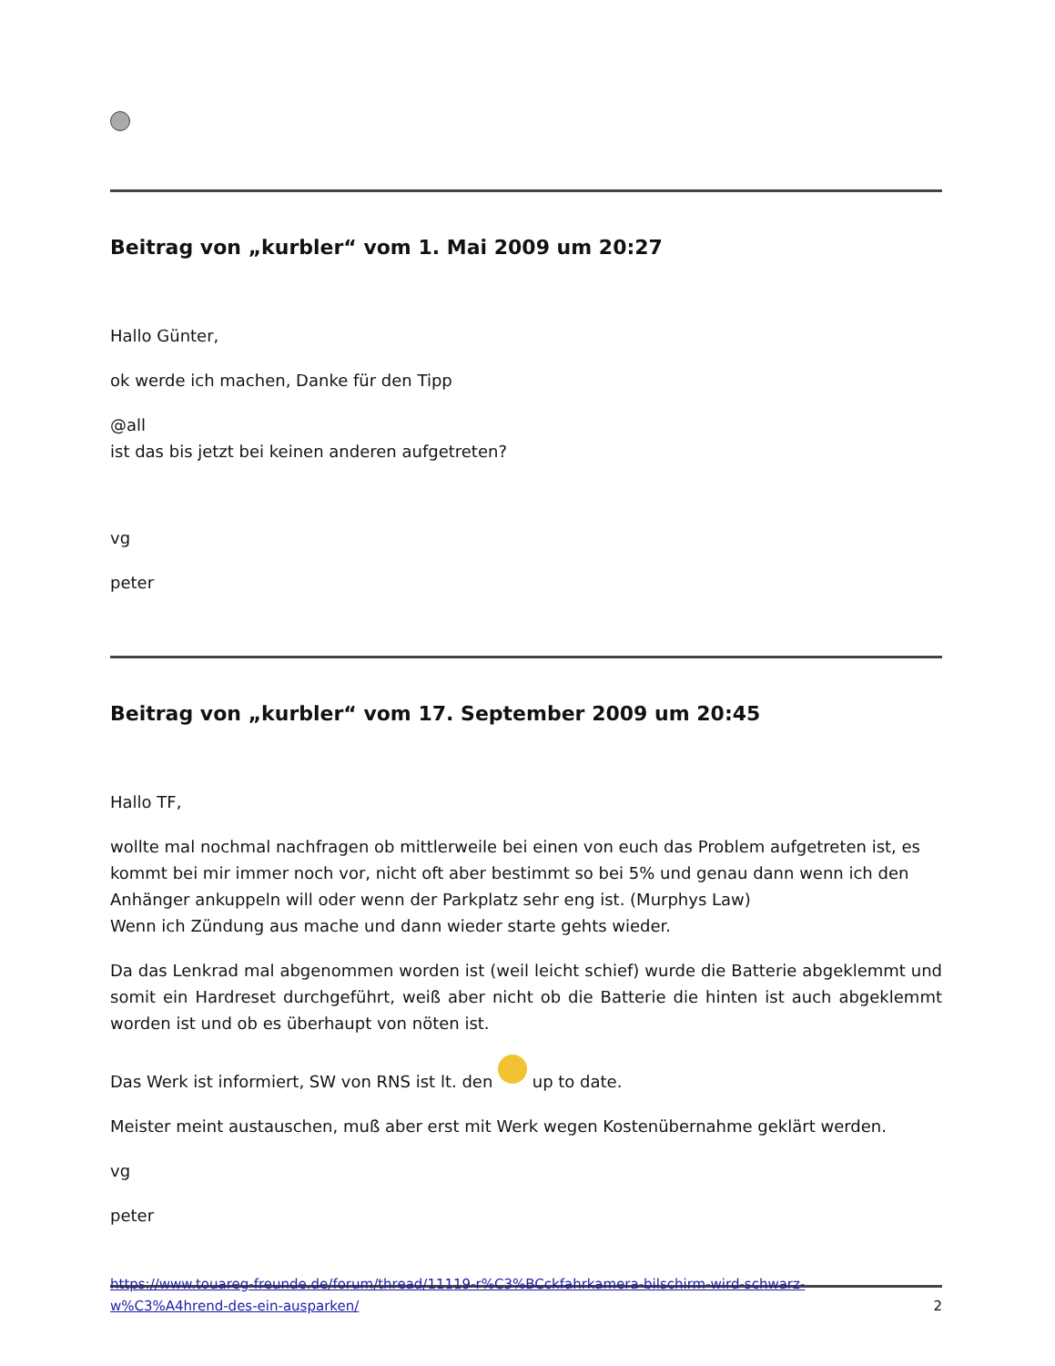Beitrag von „kurbler“ vom 1. Mai 2009 um 20:27
Hallo Günter,
ok werde ich machen, Danke für den Tipp
@all
ist das bis jetzt bei keinen anderen aufgetreten?
vg
peter
Beitrag von „kurbler“ vom 17. September 2009 um 20:45
Hallo TF,
wollte mal nochmal nachfragen ob mittlerweile bei einen von euch das Problem aufgetreten ist, es kommt bei mir immer noch vor, nicht oft aber bestimmt so bei 5% und genau dann wenn ich den Anhänger ankuppeln will oder wenn der Parkplatz sehr eng ist. (Murphys Law)
Wenn ich Zündung aus mache und dann wieder starte gehts wieder.
Da das Lenkrad mal abgenommen worden ist (weil leicht schief) wurde die Batterie abgeklemmt und somit ein Hardreset durchgeführt, weiß aber nicht ob die Batterie die hinten ist auch abgeklemmt worden ist und ob es überhaupt von nöten ist.
Das Werk ist informiert, SW von RNS ist lt. den up to date.
Meister meint austauschen, muß aber erst mit Werk wegen Kostenübernahme geklärt werden.
vg
peter
https://www.touareg-freunde.de/forum/thread/11119-r%C3%BCckfahrkamera-bilschirm-wird-schwarz-
w%C3%A4hrend-des-ein-ausparken/ 2